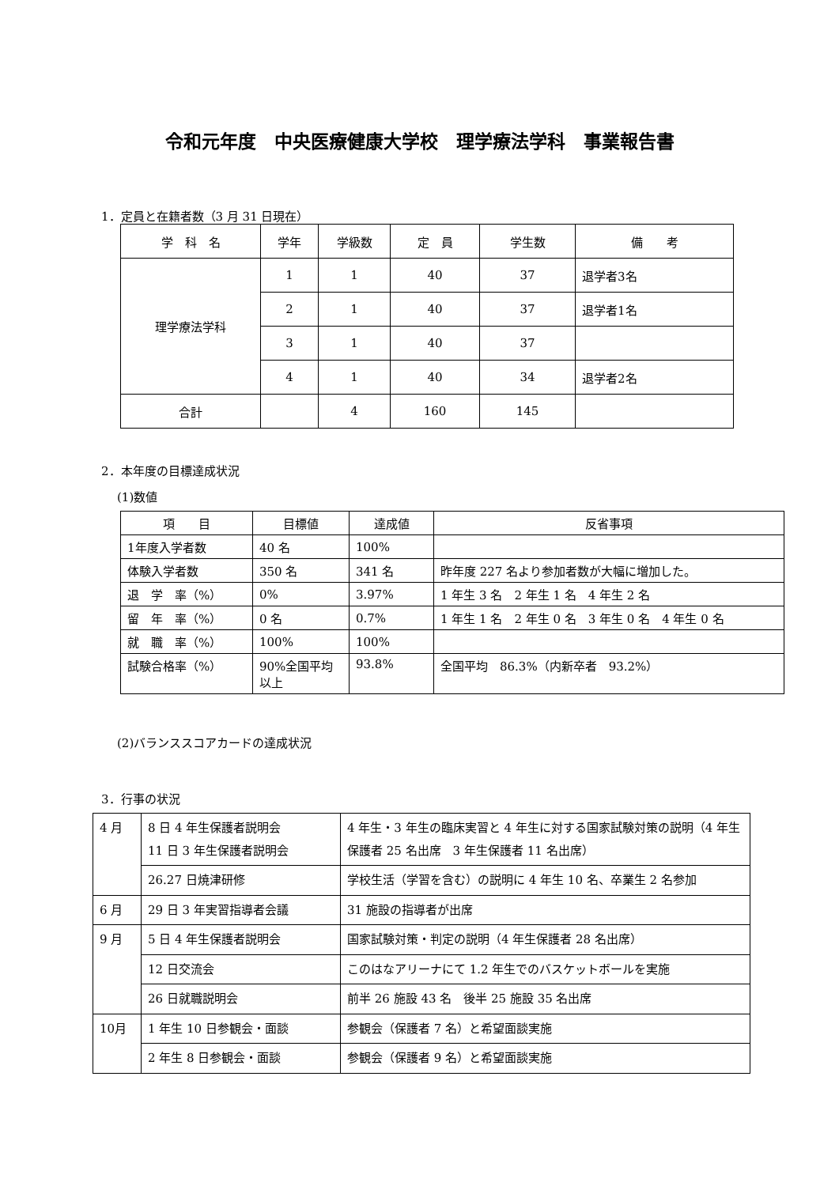令和元年度　中央医療健康大学校　理学療法学科　事業報告書
1．定員と在籍者数（3 月 31 日現在）
| 学 科 名 | 学年 | 学級数 | 定 員 | 学生数 | 備 考 |
| --- | --- | --- | --- | --- | --- |
| 理学療法学科 | 1 | 1 | 40 | 37 | 退学者3名 |
| | 2 | 1 | 40 | 37 | 退学者1名 |
| | 3 | 1 | 40 | 37 | |
| | 4 | 1 | 40 | 34 | 退学者2名 |
| 合計 | | 4 | 160 | 145 | |
2．本年度の目標達成状況
(1)数値
| 項 目 | 目標値 | 達成値 | 反省事項 |
| --- | --- | --- | --- |
| 1年度入学者数 | 40 名 | 100% | |
| 体験入学者数 | 350 名 | 341 名 | 昨年度 227 名より参加者数が大幅に増加した。 |
| 退 学 率（%） | 0% | 3.97% | 1 年生 3 名 2 年生 1 名 4 年生 2 名 |
| 留 年 率（%） | 0 名 | 0.7% | 1 年生 1 名 2 年生 0 名 3 年生 0 名 4 年生 0 名 |
| 就 職 率（%） | 100% | 100% | |
| 試験合格率（%） | 90%全国平均以上 | 93.8% | 全国平均 86.3%（内新卒者 93.2%） |
(2)バランススコアカードの達成状況
3．行事の状況
| 4 月 | 8 日 4 年生保護者説明会 11 日 3 年生保護者説明会 | 4 年生・3 年生の臨床実習と 4 年生に対する国家試験対策の説明（4 年生保護者 25 名出席 3 年生保護者 11 名出席） |
| | 26.27 日焼津研修 | 学校生活（学習を含む）の説明に 4 年生 10 名、卒業生 2 名参加 |
| 6 月 | 29 日 3 年実習指導者会議 | 31 施設の指導者が出席 |
| 9 月 | 5 日 4 年生保護者説明会 | 国家試験対策・判定の説明（4 年生保護者 28 名出席） |
| | 12 日交流会 | このはなアリーナにて 1.2 年生でのバスケットボールを実施 |
| | 26 日就職説明会 | 前半 26 施設 43 名 後半 25 施設 35 名出席 |
| 10月 | 1 年生 10 日参観会・面談 | 参観会（保護者 7 名）と希望面談実施 |
| | 2 年生 8 日参観会・面談 | 参観会（保護者 9 名）と希望面談実施 |